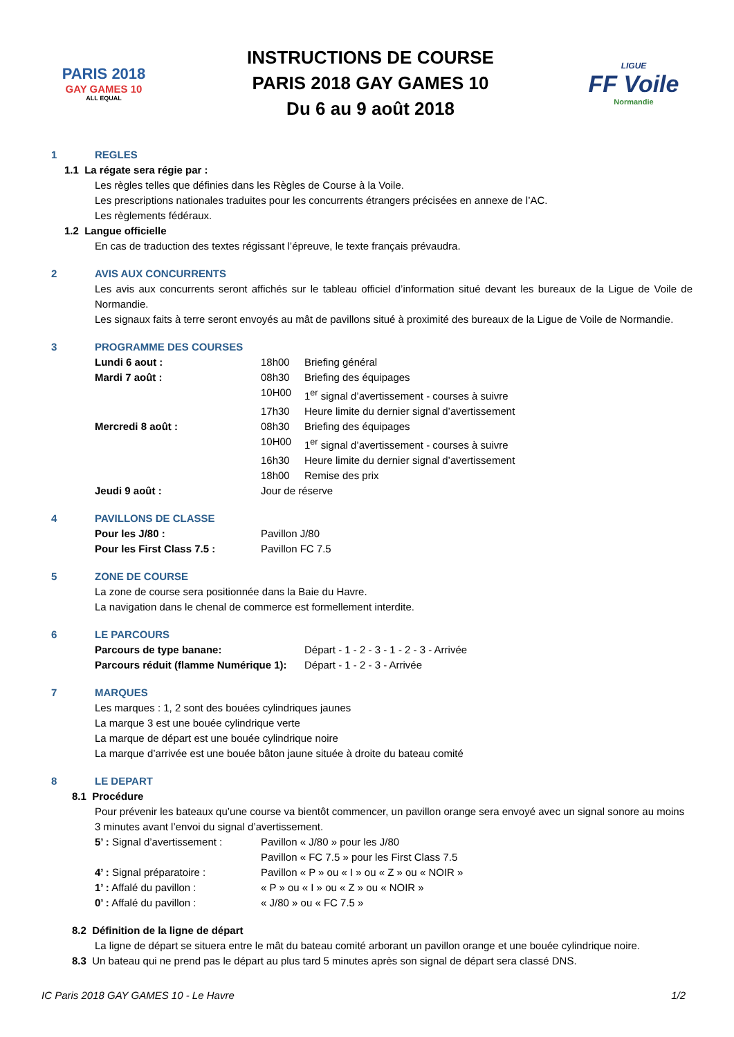PARIS 2018
GAY GAMES 10
ALL EQUAL
INSTRUCTIONS DE COURSE
PARIS 2018 GAY GAMES 10
Du 6 au 9 août 2018
LIGUE
FF Voile
Normandie
1 REGLES
1.1 La régate sera régie par :
Les règles telles que définies dans les Règles de Course à la Voile.
Les prescriptions nationales traduites pour les concurrents étrangers précisées en annexe de l’AC.
Les règlements fédéraux.
1.2 Langue officielle
En cas de traduction des textes régissant l’épreuve, le texte français prévaudra.
2 AVIS AUX CONCURRENTS
Les avis aux concurrents seront affichés sur le tableau officiel d’information situé devant les bureaux de la Ligue de Voile de Normandie.
Les signaux faits à terre seront envoyés au mât de pavillons situé à proximité des bureaux de la Ligue de Voile de Normandie.
3 PROGRAMME DES COURSES
Lundi 6 aout : 18h00 Briefing général
Mardi 7 août : 08h30 Briefing des équipages
10H00 1<sup>er</sup> signal d’avertissement - courses à suivre
17h30 Heure limite du dernier signal d’avertissement
Mercredi 8 août : 08h30 Briefing des équipages
10H00 1<sup>er</sup> signal d’avertissement - courses à suivre
16h30 Heure limite du dernier signal d’avertissement
18h00 Remise des prix
Jeudi 9 août : Jour de réserve
4 PAVILLONS DE CLASSE
Pour les J/80 : Pavillon J/80
Pour les First Class 7.5 : Pavillon FC 7.5
5 ZONE DE COURSE
La zone de course sera positionnée dans la Baie du Havre.
La navigation dans le chenal de commerce est formellement interdite.
6 LE PARCOURS
Parcours de type banane: Départ - 1 - 2 - 3 - 1 - 2 - 3 - Arrivée
Parcours réduit (flamme Numérique 1): Départ - 1 - 2 - 3 - Arrivée
7 MARQUES
Les marques : 1, 2 sont des bouées cylindriques jaunes
La marque 3 est une bouée cylindrique verte
La marque de départ est une bouée cylindrique noire
La marque d’arrivée est une bouée bâton jaune située à droite du bateau comité
8 LE DEPART
8.1 Procédure
Pour prévenir les bateaux qu’une course va bientôt commencer, un pavillon orange sera envoyé avec un signal sonore au moins 3 minutes avant l’envoi du signal d’avertissement.
5’ : Signal d’avertissement : Pavillon « J/80 » pour les J/80
Pavillon « FC 7.5 » pour les First Class 7.5
4’ : Signal préparatoire : Pavillon « P » ou « I » ou « Z » ou « NOIR »
1’ : Affalé du pavillon : « P » ou « I » ou « Z » ou « NOIR »
0’ : Affalé du pavillon : « J/80 » ou « FC 7.5 »
8.2 Définition de la ligne de départ
La ligne de départ se situera entre le mât du bateau comité arborant un pavillon orange et une bouée cylindrique noire.
8.3 Un bateau qui ne prend pas le départ au plus tard 5 minutes après son signal de départ sera classé DNS.
IC Paris 2018 GAY GAMES 10 - Le Havre 1/2